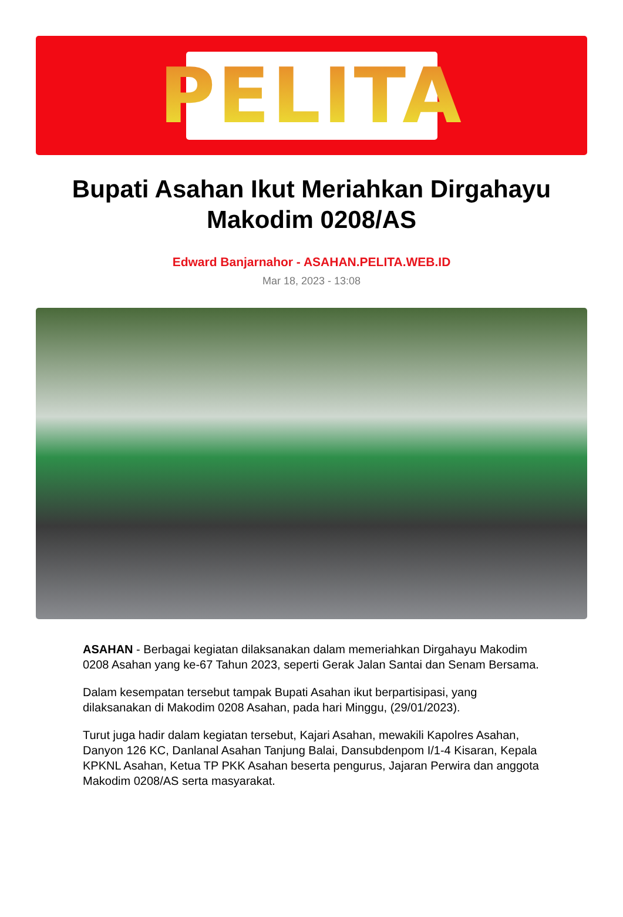PELITA
Bupati Asahan Ikut Meriahkan Dirgahayu Makodim 0208/AS
Edward Banjarnahor - ASAHAN.PELITA.WEB.ID
Mar 18, 2023 - 13:08
ASAHAN - Berbagai kegiatan dilaksanakan dalam memeriahkan Dirgahayu Makodim 0208 Asahan yang ke-67 Tahun 2023, seperti Gerak Jalan Santai dan Senam Bersama.
Dalam kesempatan tersebut tampak Bupati Asahan ikut berpartisipasi, yang dilaksanakan di Makodim 0208 Asahan, pada hari Minggu, (29/01/2023).
Turut juga hadir dalam kegiatan tersebut, Kajari Asahan, mewakili Kapolres Asahan, Danyon 126 KC, Danlanal Asahan Tanjung Balai, Dansubdenpom I/1-4 Kisaran, Kepala KPKNL Asahan, Ketua TP PKK Asahan beserta pengurus, Jajaran Perwira dan anggota Makodim 0208/AS serta masyarakat.